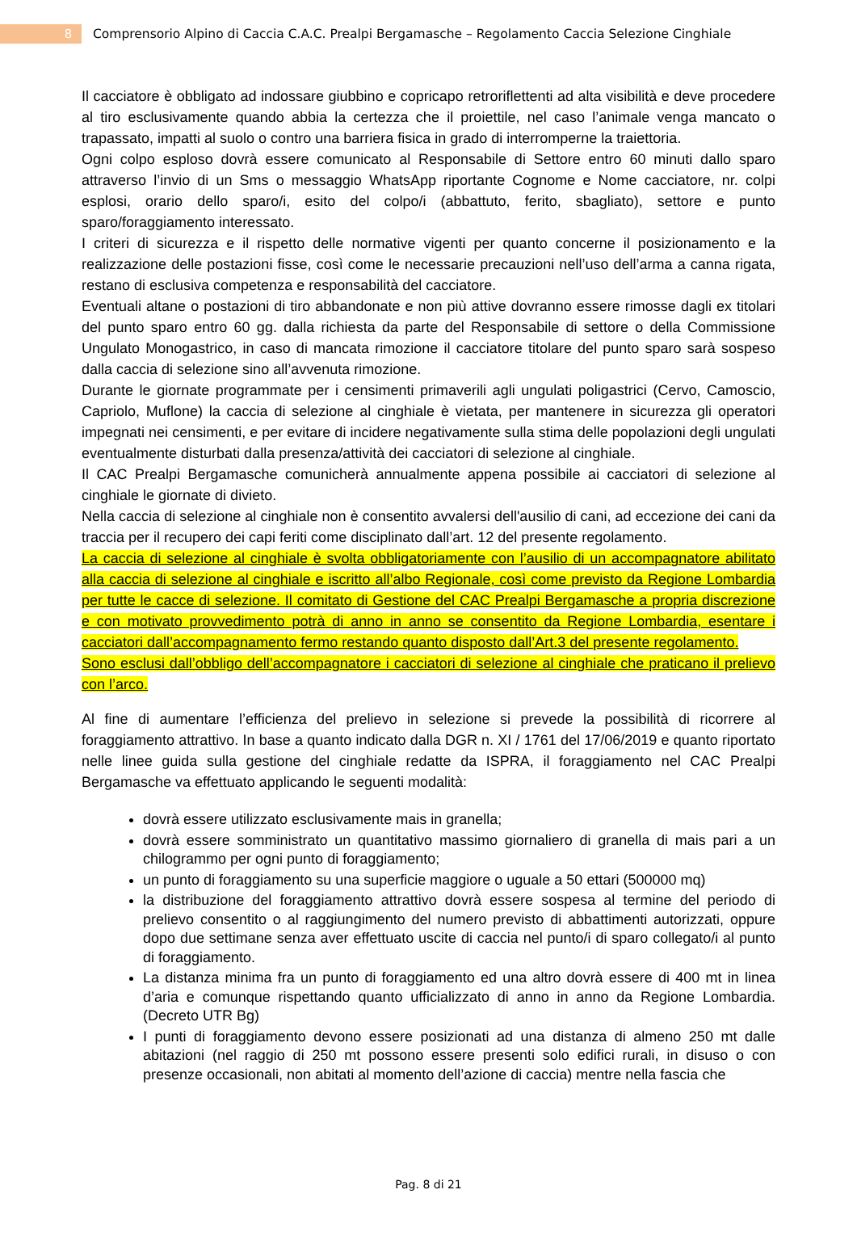8
Comprensorio Alpino di Caccia C.A.C. Prealpi Bergamasche – Regolamento Caccia Selezione Cinghiale
Il cacciatore è obbligato ad indossare giubbino e copricapo retroriflettenti ad alta visibilità e deve procedere al tiro esclusivamente quando abbia la certezza che il proiettile, nel caso l’animale venga mancato o trapassato, impatti al suolo o contro una barriera fisica in grado di interromperne la traiettoria.
Ogni colpo esploso dovrà essere comunicato al Responsabile di Settore entro 60 minuti dallo sparo attraverso l’invio di un Sms o messaggio WhatsApp riportante Cognome e Nome cacciatore, nr. colpi esplosi, orario dello sparo/i, esito del colpo/i (abbattuto, ferito, sbagliato), settore e punto sparo/foraggiamento interessato.
I criteri di sicurezza e il rispetto delle normative vigenti per quanto concerne il posizionamento e la realizzazione delle postazioni fisse, così come le necessarie precauzioni nell’uso dell’arma a canna rigata, restano di esclusiva competenza e responsabilità del cacciatore.
Eventuali altane o postazioni di tiro abbandonate e non più attive dovranno essere rimosse dagli ex titolari del punto sparo entro 60 gg. dalla richiesta da parte del Responsabile di settore o della Commissione Ungulato Monogastrico, in caso di mancata rimozione il cacciatore titolare del punto sparo sarà sospeso dalla caccia di selezione sino all’avvenuta rimozione.
Durante le giornate programmate per i censimenti primaverili agli ungulati poligastrici (Cervo, Camoscio, Capriolo, Muflone) la caccia di selezione al cinghiale è vietata, per mantenere in sicurezza gli operatori impegnati nei censimenti, e per evitare di incidere negativamente sulla stima delle popolazioni degli ungulati eventualmente disturbati dalla presenza/attività dei cacciatori di selezione al cinghiale.
Il CAC Prealpi Bergamasche comunicherà annualmente appena possibile ai cacciatori di selezione al cinghiale le giornate di divieto.
Nella caccia di selezione al cinghiale non è consentito avvalersi dell'ausilio di cani, ad eccezione dei cani da traccia per il recupero dei capi feriti come disciplinato dall’art. 12 del presente regolamento.
La caccia di selezione al cinghiale è svolta obbligatoriamente con l’ausilio di un accompagnatore abilitato alla caccia di selezione al cinghiale e iscritto all’albo Regionale, così come previsto da Regione Lombardia per tutte le cacce di selezione. Il comitato di Gestione del CAC Prealpi Bergamasche a propria discrezione e con motivato provvedimento potrà di anno in anno se consentito da Regione Lombardia, esentare i cacciatori dall’accompagnamento fermo restando quanto disposto dall’Art.3 del presente regolamento.
Sono esclusi dall’obbligo dell’accompagnatore i cacciatori di selezione al cinghiale che praticano il prelievo con l’arco.
Al fine di aumentare l’efficienza del prelievo in selezione si prevede la possibilità di ricorrere al foraggiamento attrattivo. In base a quanto indicato dalla DGR n. XI / 1761 del 17/06/2019 e quanto riportato nelle linee guida sulla gestione del cinghiale redatte da ISPRA, il foraggiamento nel CAC Prealpi Bergamasche va effettuato applicando le seguenti modalità:
dovrà essere utilizzato esclusivamente mais in granella;
dovrà essere somministrato un quantitativo massimo giornaliero di granella di mais pari a un chilogrammo per ogni punto di foraggiamento;
un punto di foraggiamento su una superficie maggiore o uguale a 50 ettari (500000 mq)
la distribuzione del foraggiamento attrattivo dovrà essere sospesa al termine del periodo di prelievo consentito o al raggiungimento del numero previsto di abbattimenti autorizzati, oppure dopo due settimane senza aver effettuato uscite di caccia nel punto/i di sparo collegato/i al punto di foraggiamento.
La distanza minima fra un punto di foraggiamento ed una altro dovrà essere di 400 mt in linea d’aria e comunque rispettando quanto ufficializzato di anno in anno da Regione Lombardia. (Decreto UTR Bg)
I punti di foraggiamento devono essere posizionati ad una distanza di almeno 250 mt dalle abitazioni (nel raggio di 250 mt possono essere presenti solo edifici rurali, in disuso o con presenze occasionali, non abitati al momento dell’azione di caccia) mentre nella fascia che
Pag. 8 di 21